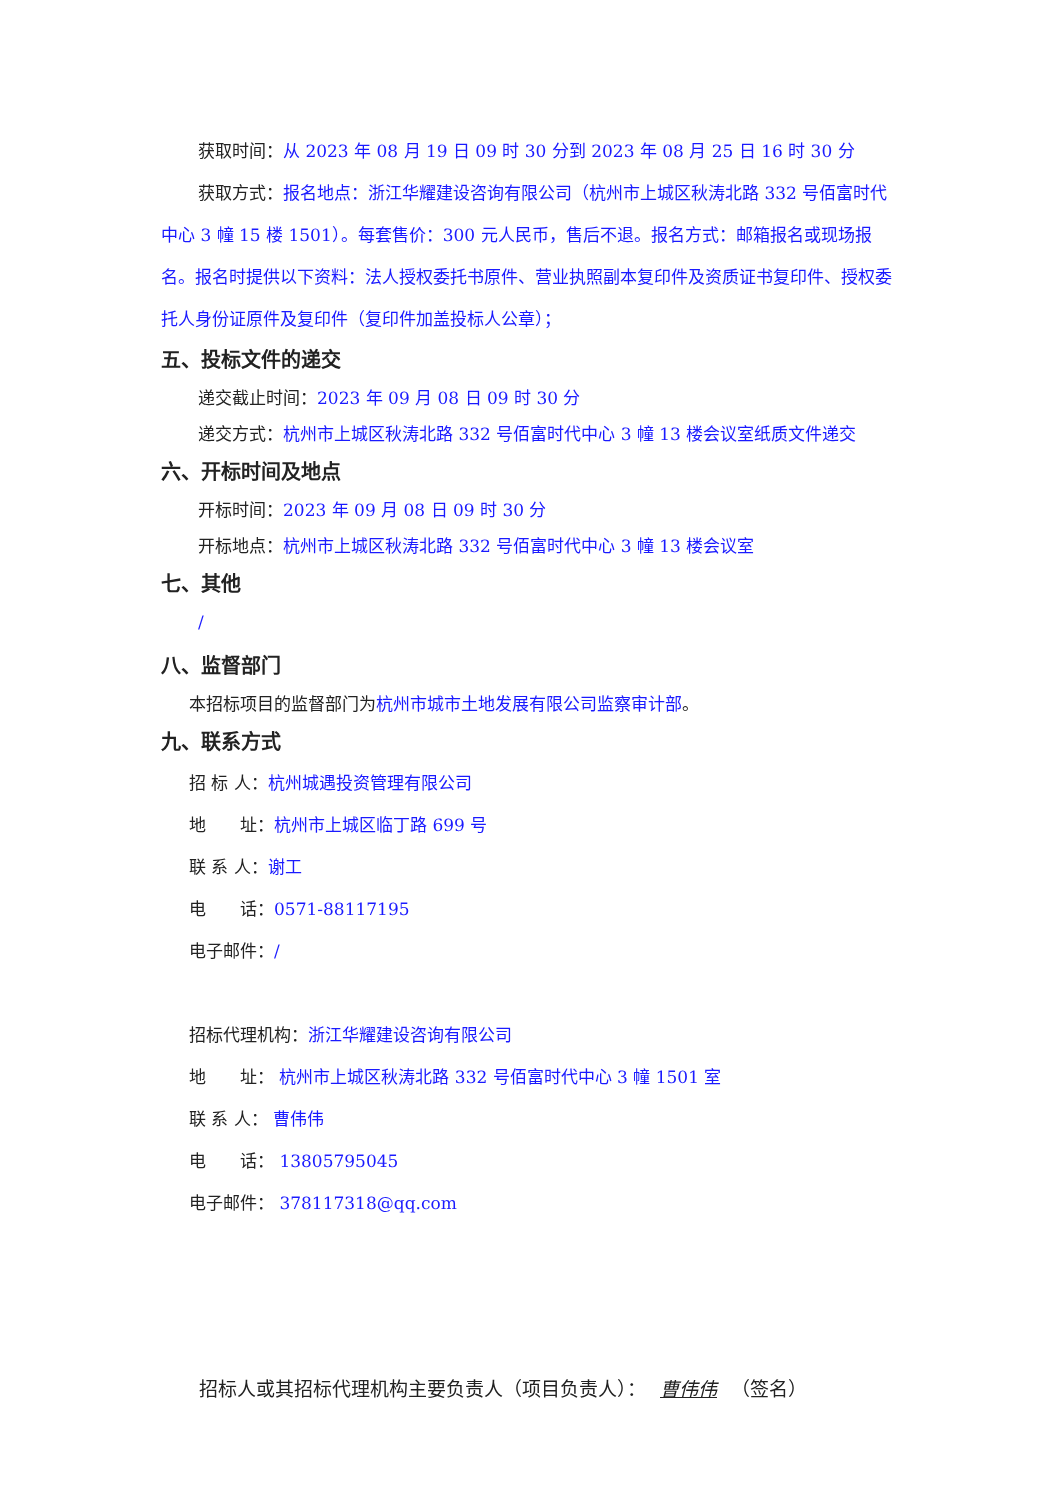获取时间：从 2023 年 08 月 19 日 09 时 30 分到 2023 年 08 月 25 日 16 时 30 分
获取方式：报名地点：浙江华耀建设咨询有限公司（杭州市上城区秋涛北路 332 号佰富时代中心 3 幢 15 楼 1501）。每套售价：300 元人民币，售后不退。报名方式：邮箱报名或现场报名。报名时提供以下资料：法人授权委托书原件、营业执照副本复印件及资质证书复印件、授权委托人身份证原件及复印件（复印件加盖投标人公章）；
五、投标文件的递交
递交截止时间：2023 年 09 月 08 日 09 时 30 分
递交方式：杭州市上城区秋涛北路 332 号佰富时代中心 3 幢 13 楼会议室纸质文件递交
六、开标时间及地点
开标时间：2023 年 09 月 08 日 09 时 30 分
开标地点：杭州市上城区秋涛北路 332 号佰富时代中心 3 幢 13 楼会议室
七、其他
/
八、监督部门
本招标项目的监督部门为杭州市城市土地发展有限公司监察审计部。
九、联系方式
招 标 人：杭州城遇投资管理有限公司
地  址：杭州市上城区临丁路 699 号
联 系 人：谢工
电  话：0571-88117195
电子邮件：/
招标代理机构：浙江华耀建设咨询有限公司
地  址： 杭州市上城区秋涛北路 332 号佰富时代中心 3 幢 1501 室
联 系 人： 曹伟伟
电  话： 13805795045
电子邮件： 378117318@qq.com
招标人或其招标代理机构主要负责人（项目负责人）： 曹伟伟 （签名）